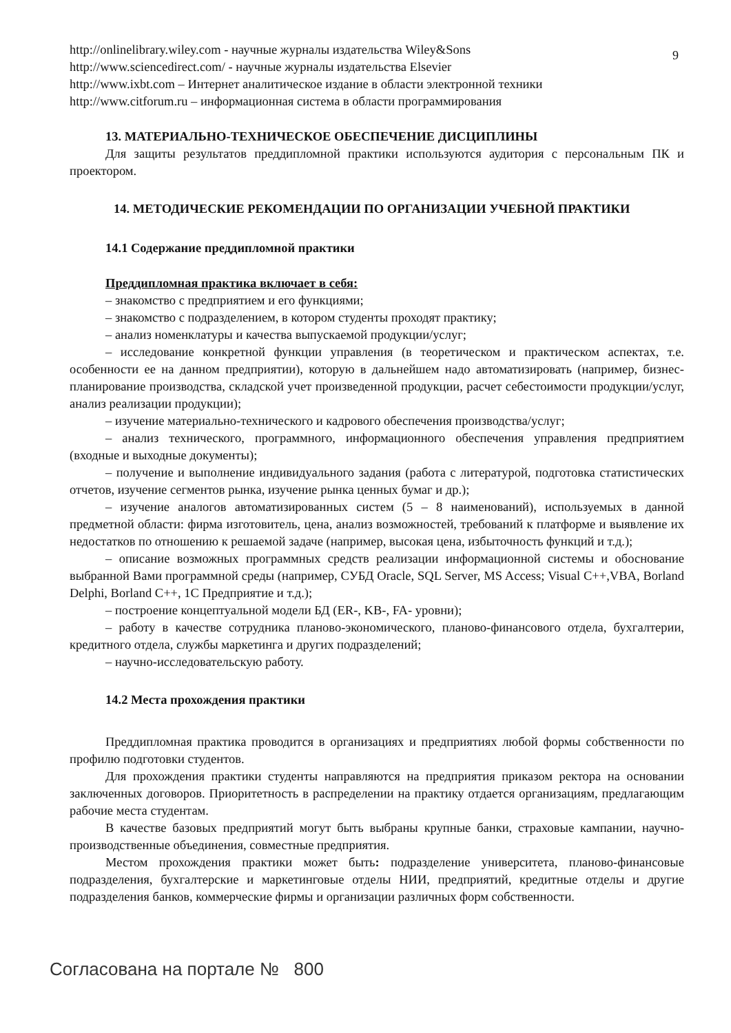9
http://onlinelibrary.wiley.com - научные журналы издательства Wiley&Sons
http://www.sciencedirect.com/ - научные журналы издательства Elsevier
http://www.ixbt.com – Интернет аналитическое издание в области электронной техники
http://www.citforum.ru – информационная система в области программирования
13. МАТЕРИАЛЬНО-ТЕХНИЧЕСКОЕ ОБЕСПЕЧЕНИЕ ДИСЦИПЛИНЫ
Для защиты результатов преддипломной практики используются аудитория с персональным ПК и проектором.
14. МЕТОДИЧЕСКИЕ РЕКОМЕНДАЦИИ ПО ОРГАНИЗАЦИИ УЧЕБНОЙ ПРАКТИКИ
14.1 Содержание преддипломной практики
Преддипломная практика включает в себя:
– знакомство с предприятием и его функциями;
– знакомство с подразделением, в котором студенты проходят практику;
– анализ номенклатуры и качества выпускаемой продукции/услуг;
– исследование конкретной функции управления (в теоретическом и практическом аспектах, т.е. особенности ее на данном предприятии), которую в дальнейшем надо автоматизировать (например, бизнес-планирование производства, складской учет произведенной продукции, расчет себестоимости продукции/услуг, анализ реализации продукции);
– изучение материально-технического и кадрового обеспечения производства/услуг;
– анализ технического, программного, информационного обеспечения управления предприятием (входные и выходные документы);
– получение и выполнение индивидуального задания (работа с литературой, подготовка статистических отчетов, изучение сегментов рынка, изучение рынка ценных бумаг и др.);
– изучение аналогов автоматизированных систем (5 – 8 наименований), используемых в данной предметной области: фирма изготовитель, цена, анализ возможностей, требований к платформе и выявление их недостатков по отношению к решаемой задаче (например, высокая цена, избыточность функций и т.д.);
– описание возможных программных средств реализации информационной системы и обоснование выбранной Вами программной среды (например, СУБД Oracle, SQL Server, MS Access; Visual C++,VBA, Borland Delphi, Borland C++, 1С Предприятие и т.д.);
– построение концептуальной модели БД (ER-, KB-, FA- уровни);
– работу в качестве сотрудника планово-экономического, планово-финансового отдела, бухгалтерии, кредитного отдела, службы маркетинга и других подразделений;
– научно-исследовательскую работу.
14.2 Места прохождения практики
Преддипломная практика проводится в организациях и предприятиях любой формы собственности по профилю подготовки студентов.
Для прохождения практики студенты направляются на предприятия приказом ректора на основании заключенных договоров. Приоритетность в распределении на практику отдается организациям, предлагающим рабочие места студентам.
В качестве базовых предприятий могут быть выбраны крупные банки, страховые кампании, научно-производственные объединения, совместные предприятия.
Местом прохождения практики может быть: подразделение университета, планово-финансовые подразделения, бухгалтерские и маркетинговые отделы НИИ, предприятий, кредитные отделы и другие подразделения банков, коммерческие фирмы и организации различных форм собственности.
Согласована на портале № 800